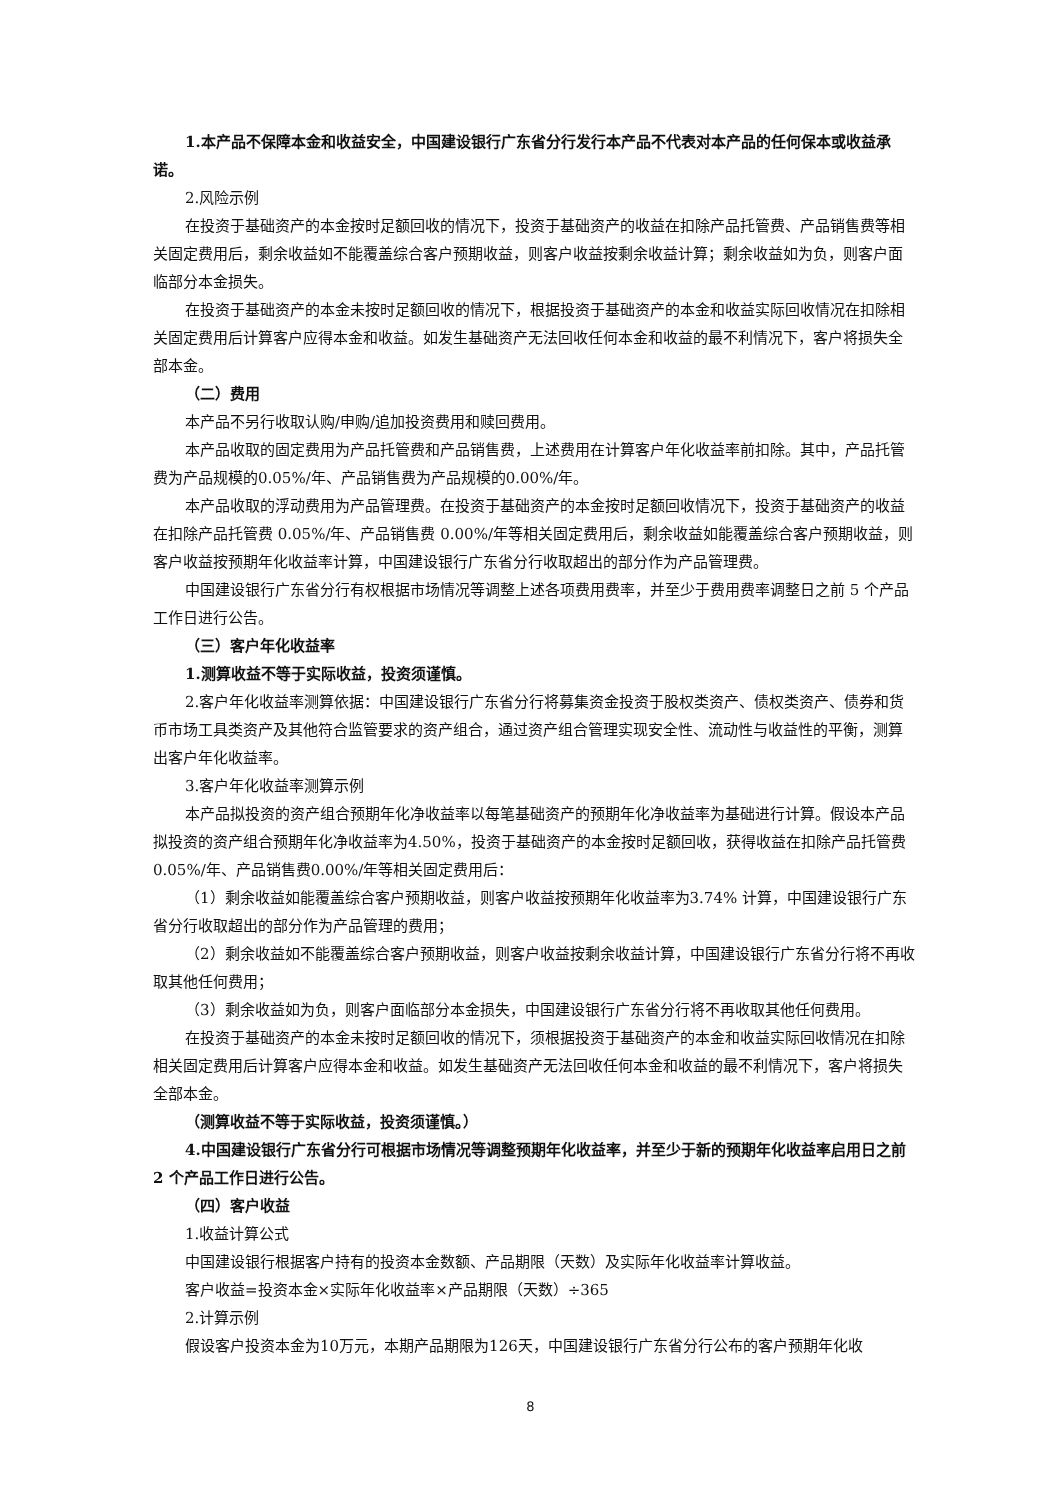1.本产品不保障本金和收益安全，中国建设银行广东省分行发行本产品不代表对本产品的任何保本或收益承诺。
2.风险示例
在投资于基础资产的本金按时足额回收的情况下，投资于基础资产的收益在扣除产品托管费、产品销售费等相关固定费用后，剩余收益如不能覆盖综合客户预期收益，则客户收益按剩余收益计算；剩余收益如为负，则客户面临部分本金损失。
在投资于基础资产的本金未按时足额回收的情况下，根据投资于基础资产的本金和收益实际回收情况在扣除相关固定费用后计算客户应得本金和收益。如发生基础资产无法回收任何本金和收益的最不利情况下，客户将损失全部本金。
（二）费用
本产品不另行收取认购/申购/追加投资费用和赎回费用。
本产品收取的固定费用为产品托管费和产品销售费，上述费用在计算客户年化收益率前扣除。其中，产品托管费为产品规模的0.05%/年、产品销售费为产品规模的0.00%/年。
本产品收取的浮动费用为产品管理费。在投资于基础资产的本金按时足额回收情况下，投资于基础资产的收益在扣除产品托管费 0.05%/年、产品销售费 0.00%/年等相关固定费用后，剩余收益如能覆盖综合客户预期收益，则客户收益按预期年化收益率计算，中国建设银行广东省分行收取超出的部分作为产品管理费。
中国建设银行广东省分行有权根据市场情况等调整上述各项费用费率，并至少于费用费率调整日之前 5 个产品工作日进行公告。
（三）客户年化收益率
1.测算收益不等于实际收益，投资须谨慎。
2.客户年化收益率测算依据：中国建设银行广东省分行将募集资金投资于股权类资产、债权类资产、债券和货币市场工具类资产及其他符合监管要求的资产组合，通过资产组合管理实现安全性、流动性与收益性的平衡，测算出客户年化收益率。
3.客户年化收益率测算示例
本产品拟投资的资产组合预期年化净收益率以每笔基础资产的预期年化净收益率为基础进行计算。假设本产品拟投资的资产组合预期年化净收益率为4.50%，投资于基础资产的本金按时足额回收，获得收益在扣除产品托管费0.05%/年、产品销售费0.00%/年等相关固定费用后：
（1）剩余收益如能覆盖综合客户预期收益，则客户收益按预期年化收益率为3.74% 计算，中国建设银行广东省分行收取超出的部分作为产品管理的费用；
（2）剩余收益如不能覆盖综合客户预期收益，则客户收益按剩余收益计算，中国建设银行广东省分行将不再收取其他任何费用；
（3）剩余收益如为负，则客户面临部分本金损失，中国建设银行广东省分行将不再收取其他任何费用。
在投资于基础资产的本金未按时足额回收的情况下，须根据投资于基础资产的本金和收益实际回收情况在扣除相关固定费用后计算客户应得本金和收益。如发生基础资产无法回收任何本金和收益的最不利情况下，客户将损失全部本金。
（测算收益不等于实际收益，投资须谨慎。）
4.中国建设银行广东省分行可根据市场情况等调整预期年化收益率，并至少于新的预期年化收益率启用日之前 2 个产品工作日进行公告。
（四）客户收益
1.收益计算公式
中国建设银行根据客户持有的投资本金数额、产品期限（天数）及实际年化收益率计算收益。
客户收益=投资本金×实际年化收益率×产品期限（天数）÷365
2.计算示例
假设客户投资本金为10万元，本期产品期限为126天，中国建设银行广东省分行公布的客户预期年化收
8